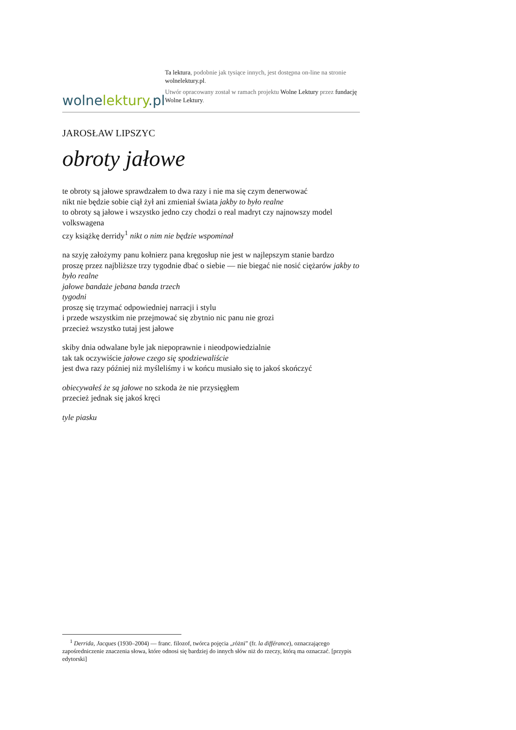wolne lektury.pl
Ta lektura, podobnie jak tysiące innych, jest dostępna on-line na stronie wolnelektury.pl.
Utwór opracowany został w ramach projektu Wolne Lektury przez fundację Wolne Lektury.
JAROSŁAW LIPSZYC
obroty jałowe
te obroty są jałowe sprawdzałem to dwa razy i nie ma się czym denerwować
nikt nie będzie sobie ciął żył ani zmieniał świata jakby to było realne
to obroty są jałowe i wszystko jedno czy chodzi o real madryt czy najnowszy model volkswagena
czy książkę derridy<sup>1</sup> nikt o nim nie będzie wspominał
na szyję założymy panu kołnierz pana kręgosłup nie jest w najlepszym stanie bardzo
proszę przez najbliższe trzy tygodnie dbać o siebie — nie biegać nie nosić ciężarów jakby to było realne
jałowe bandaże jebana banda trzech
tygodni
proszę się trzymać odpowiedniej narracji i stylu
i przede wszystkim nie przejmować się zbytnio nic panu nie grozi
przecież wszystko tutaj jest jałowe
skiby dnia odwalane byle jak niepoprawnie i nieodpowiedzialnie
tak tak oczywiście jałowe czego się spodziewaliście
jest dwa razy później niż myśleliśmy i w końcu musiało się to jakoś skończyć
obiecywałeś że są jałowe no szkoda że nie przysięgłem
przecież jednak się jakoś kręci
tyle piasku
<sup>1</sup> Derrida, Jacques (1930–2004) — franc. filozof, twórca pojęcia „różni” (fr. la différance), oznaczającego zapośredniczenie znaczenia słowa, które odnosi się bardziej do innych słów niż do rzeczy, którą ma oznaczać. [przypis edytorski]